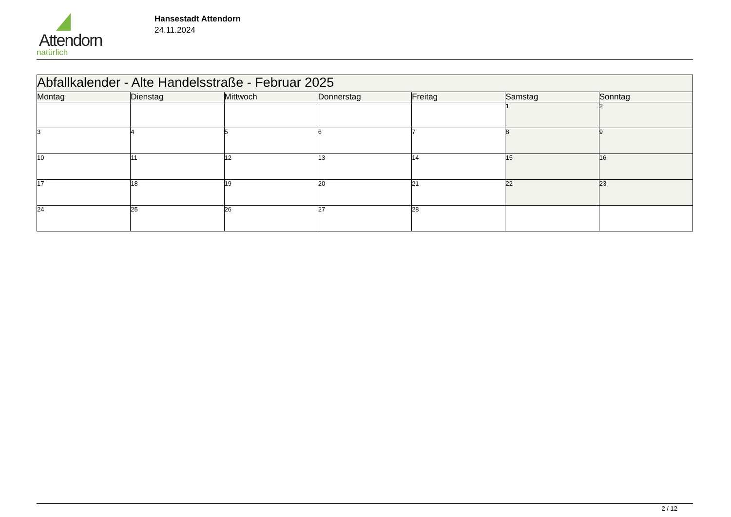Attendorn
natürlich
Hansestadt Attendorn
24.11.2024
| Abfallkalender - Alte Handelsstraße - Februar 2025 | | | | | | |
| Montag | Dienstag | Mittwoch | Donnerstag | Freitag | Samstag | Sonntag |
| | | | | | 1 | 2 |
| 3 | 4 | 5 | 6 | 7 | 8 | 9 |
| 10 | 11 | 12 | 13 | 14 | 15 | 16 |
| 17 | 18 | 19 | 20 | 21 | 22 | 23 |
| 24 | 25 | 26 | 27 | 28 | | |
2 / 12